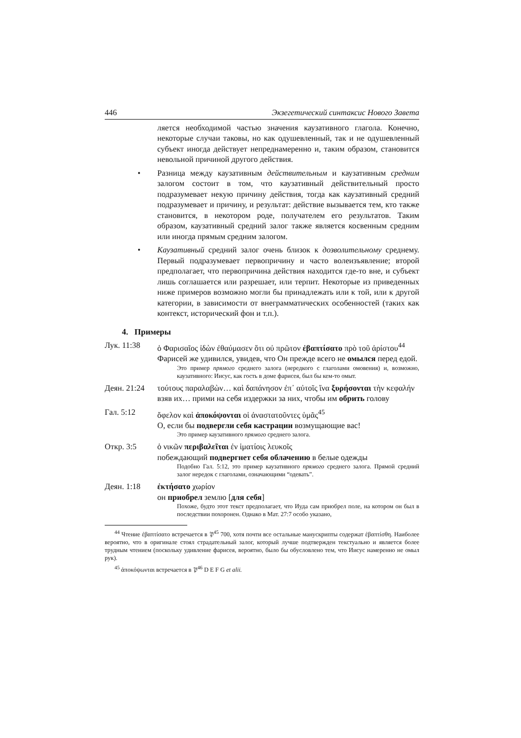446 Экзегетический синтаксис Нового Завета
ляется необходимой частью значения каузативного глагола. Конечно, некоторые случаи таковы, но как одушевленный, так и не одушевленный субъект иногда действует непреднамеренно и, таким образом, становится невольной причиной другого действия.
• Разница между каузативным действительным и каузативным средним залогом состоит в том, что каузативный действительный просто подразумевает некую причину действия, тогда как каузативный средний подразумевает и причину, и результат: действие вызывается тем, кто также становится, в некотором роде, получателем его результатов. Таким образом, каузативный средний залог также является косвенным средним или иногда прямым средним залогом.
• Каузативный средний залог очень близок к дозволительному среднему. Первый подразумевает первопричину и часто волеизъявление; второй предполагает, что первопричина действия находится где-то вне, и субъект лишь соглашается или разрешает, или терпит. Некоторые из приведенных ниже примеров возможно могли бы принадлежать или к той, или к другой категории, в зависимости от внеграмматических особенностей (таких как контекст, исторический фон и т.п.).
4. Примеры
Лук. 11:38 ὁ Φαρισαῖος ἰδὼν ἐθαύμασεν ὅτι οὐ πρῶτον ἐβαπτίσατο πρὸ τοῦ ἀρίστου<sup>44</sup>
Фарисей же удивился, увидев, что Он прежде всего не омылся перед едой.
Это пример прямого среднего залога (нередкого с глаголами омовения) и, возможно, каузативного: Иисус, как гость в доме фарисея, был бы кем-то омыт.
Деян. 21:24
τούτους παραλαβὼν… καὶ δαπάνησον ἐπ᾽ αὐτοῖς ἵνα ξυρήσονται τὴν κεφαλήν
взяв их… прими на себя издержки за них, чтобы им обрить голову
Гал. 5:12 ὄφελον καὶ ἀποκόψονται οἱ ἀναστατοῦντες ὑμᾶς<sup>45</sup>
О, если бы подвергли себя кастрации возмущающие вас!
Это пример каузативного прямого среднего залога.
Откр. 3:5 ὁ νικῶν περιβαλεῖται ἐν ἱματίοις λευκοῖς
побеждающий подвергнет себя облачению в белые одежды
Подобно Гал. 5:12, это пример каузативного прямого среднего залога. Прямой средний залог нередок с глаголами, означающими “одевать”.
Деян. 1:18 ἐκτήσατο χωρίον
он приобрел землю [для себя]
Похоже, будто этот текст предполагает, что Иуда сам приобрел поле, на котором он был в последствии похоронен. Однако в Мат. 27:7 особо указано,
<sup>44</sup> Чтение ἐβαπτίσατο встречается в 𝔓<sup>45</sup> 700, хотя почти все остальные манускрипты содержат ἐβαπτίσθη. Наиболее вероятно, что в оригинале стоял страдательный залог, который лучше подтвержден текстуально и является более трудным чтением (поскольку удивление фарисея, вероятно, было бы обусловлено тем, что Иисус намеренно не омыл рук).
<sup>45</sup> ἀποκόψωνται встречается в 𝔓<sup>46</sup> D E F G et alii.